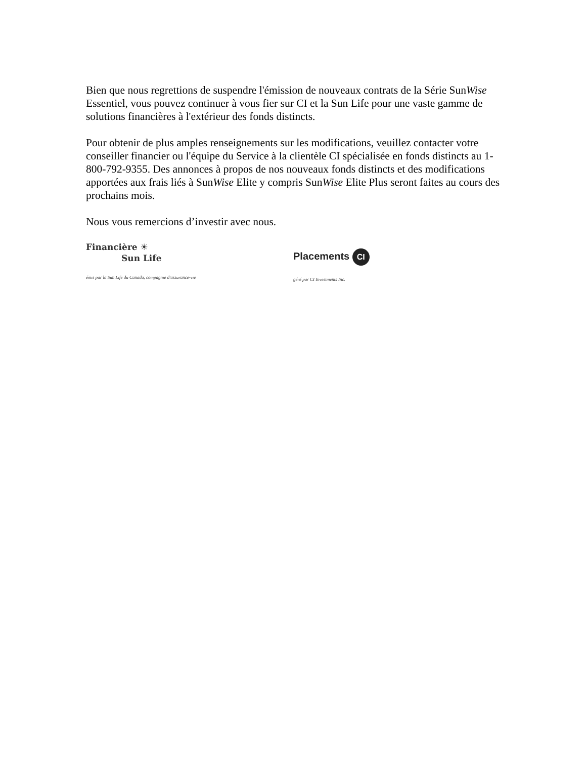Bien que nous regrettions de suspendre l'émission de nouveaux contrats de la Série SunWise Essentiel, vous pouvez continuer à vous fier sur CI et la Sun Life pour une vaste gamme de solutions financières à l'extérieur des fonds distincts.
Pour obtenir de plus amples renseignements sur les modifications, veuillez contacter votre conseiller financier ou l'équipe du Service à la clientèle CI spécialisée en fonds distincts au 1-800-792-9355. Des annonces à propos de nos nouveaux fonds distincts et des modifications apportées aux frais liés à SunWise Elite y compris SunWise Elite Plus seront faites au cours des prochains mois.
Nous vous remercions d’investir avec nous.
Financière ☀
Sun Life
émis par la Sun Life du Canada, compagnie d'assurance-vie
Placements CI
géré par CI Investments Inc.